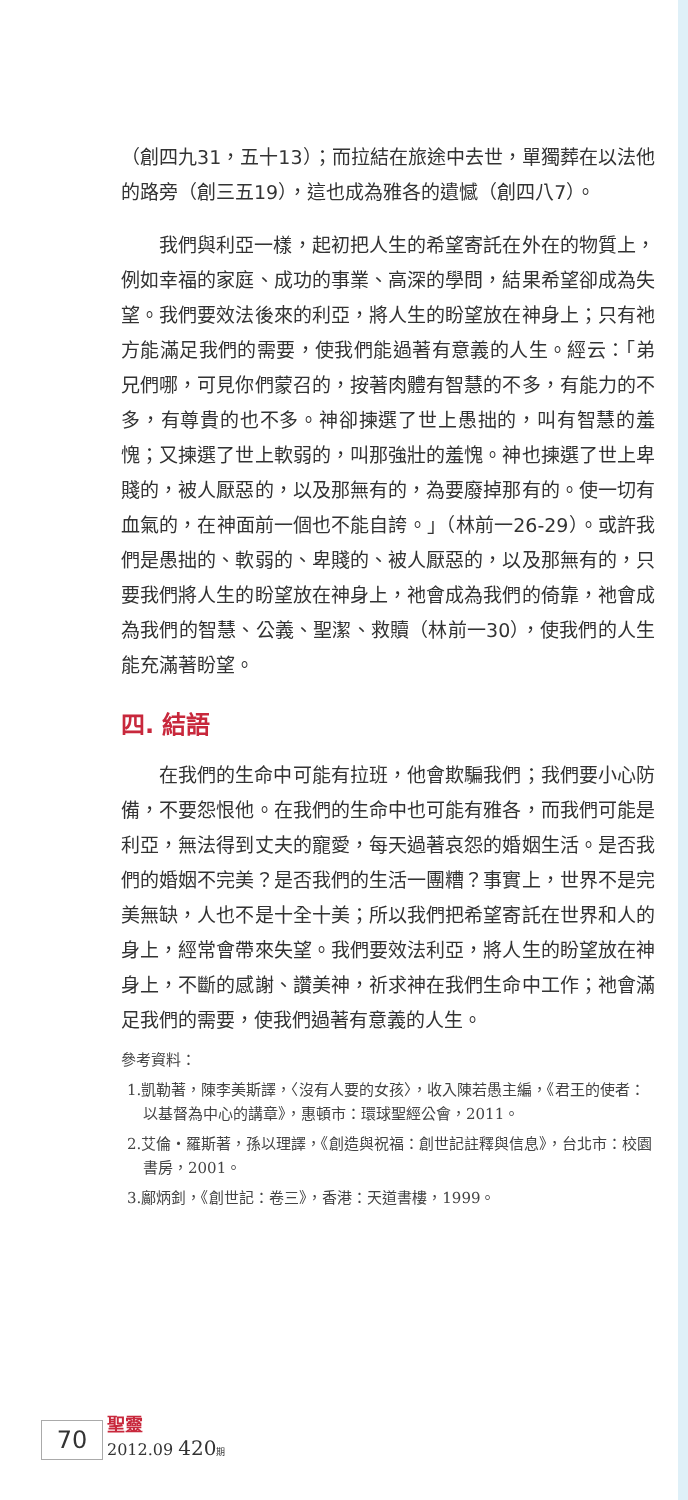（創四九31，五十13）；而拉結在旅途中去世，單獨葬在以法他的路旁（創三五19），這也成為雅各的遺憾（創四八7）。
我們與利亞一樣，起初把人生的希望寄託在外在的物質上，例如幸福的家庭、成功的事業、高深的學問，結果希望卻成為失望。我們要效法後來的利亞，將人生的盼望放在神身上；只有祂方能滿足我們的需要，使我們能過著有意義的人生。經云：「弟兄們哪，可見你們蒙召的，按著肉體有智慧的不多，有能力的不多，有尊貴的也不多。神卻揀選了世上愚拙的，叫有智慧的羞愧；又揀選了世上軟弱的，叫那強壯的羞愧。神也揀選了世上卑賤的，被人厭惡的，以及那無有的，為要廢掉那有的。使一切有血氣的，在神面前一個也不能自誇。」（林前一26-29）。或許我們是愚拙的、軟弱的、卑賤的、被人厭惡的，以及那無有的，只要我們將人生的盼望放在神身上，祂會成為我們的倚靠，祂會成為我們的智慧、公義、聖潔、救贖（林前一30），使我們的人生能充滿著盼望。
四. 結語
在我們的生命中可能有拉班，他會欺騙我們；我們要小心防備，不要怨恨他。在我們的生命中也可能有雅各，而我們可能是利亞，無法得到丈夫的寵愛，每天過著哀怨的婚姻生活。是否我們的婚姻不完美？是否我們的生活一團糟？事實上，世界不是完美無缺，人也不是十全十美；所以我們把希望寄託在世界和人的身上，經常會帶來失望。我們要效法利亞，將人生的盼望放在神身上，不斷的感謝、讚美神，祈求神在我們生命中工作；祂會滿足我們的需要，使我們過著有意義的人生。
參考資料：
1.凱勒著，陳李美斯譯，〈沒有人要的女孩〉，收入陳若愚主編，《君王的使者：以基督為中心的講章》，惠頓市：環球聖經公會，2011。
2.艾倫・羅斯著，孫以理譯，《創造與祝福：創世記註釋與信息》，台北市：校園書房，2001。
3.鄺炳釗，《創世記：卷三》，香港：天道書樓，1999。
70
聖靈
2012.09 420 期